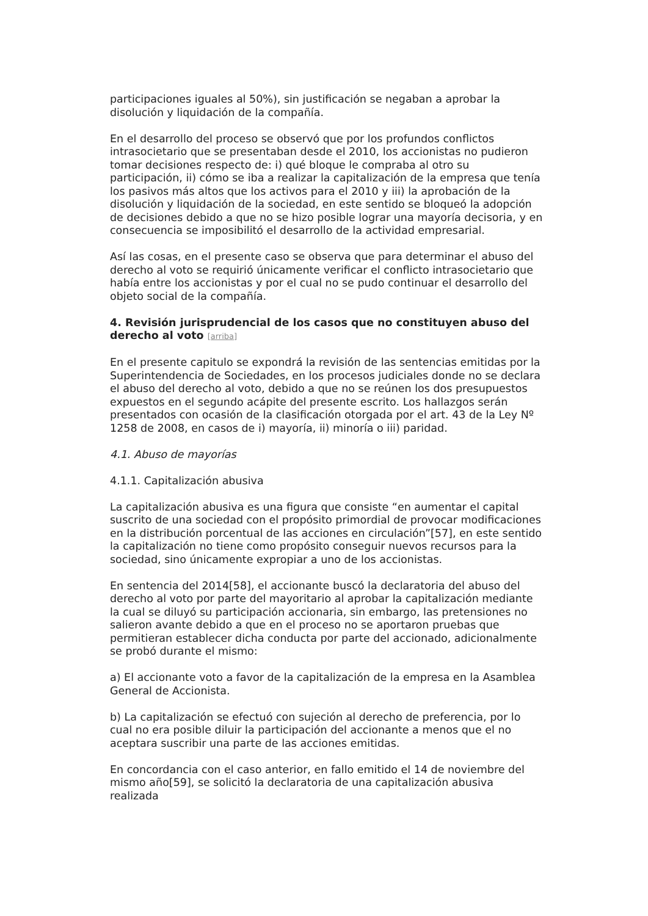participaciones iguales al 50%), sin justificación se negaban a aprobar la disolución y liquidación de la compañía.
En el desarrollo del proceso se observó que por los profundos conflictos intrasocietario que se presentaban desde el 2010, los accionistas no pudieron tomar decisiones respecto de: i) qué bloque le compraba al otro su participación, ii) cómo se iba a realizar la capitalización de la empresa que tenía los pasivos más altos que los activos para el 2010 y iii) la aprobación de la disolución y liquidación de la sociedad, en este sentido se bloqueó la adopción de decisiones debido a que no se hizo posible lograr una mayoría decisoria, y en consecuencia se imposibilitó el desarrollo de la actividad empresarial.
Así las cosas, en el presente caso se observa que para determinar el abuso del derecho al voto se requirió únicamente verificar el conflicto intrasocietario que había entre los accionistas y por el cual no se pudo continuar el desarrollo del objeto social de la compañía.
4. Revisión jurisprudencial de los casos que no constituyen abuso del derecho al voto [arriba]
En el presente capitulo se expondrá la revisión de las sentencias emitidas por la Superintendencia de Sociedades, en los procesos judiciales donde no se declara el abuso del derecho al voto, debido a que no se reúnen los dos presupuestos expuestos en el segundo acápite del presente escrito. Los hallazgos serán presentados con ocasión de la clasificación otorgada por el art. 43 de la Ley Nº 1258 de 2008, en casos de i) mayoría, ii) minoría o iii) paridad.
4.1. Abuso de mayorías
4.1.1. Capitalización abusiva
La capitalización abusiva es una figura que consiste “en aumentar el capital suscrito de una sociedad con el propósito primordial de provocar modificaciones en la distribución porcentual de las acciones en circulación”[57], en este sentido la capitalización no tiene como propósito conseguir nuevos recursos para la sociedad, sino únicamente expropiar a uno de los accionistas.
En sentencia del 2014[58], el accionante buscó la declaratoria del abuso del derecho al voto por parte del mayoritario al aprobar la capitalización mediante la cual se diluyó su participación accionaria, sin embargo, las pretensiones no salieron avante debido a que en el proceso no se aportaron pruebas que permitieran establecer dicha conducta por parte del accionado, adicionalmente se probó durante el mismo:
a) El accionante voto a favor de la capitalización de la empresa en la Asamblea General de Accionista.
b) La capitalización se efectuó con sujeción al derecho de preferencia, por lo cual no era posible diluir la participación del accionante a menos que el no aceptara suscribir una parte de las acciones emitidas.
En concordancia con el caso anterior, en fallo emitido el 14 de noviembre del mismo año[59], se solicitó la declaratoria de una capitalización abusiva realizada